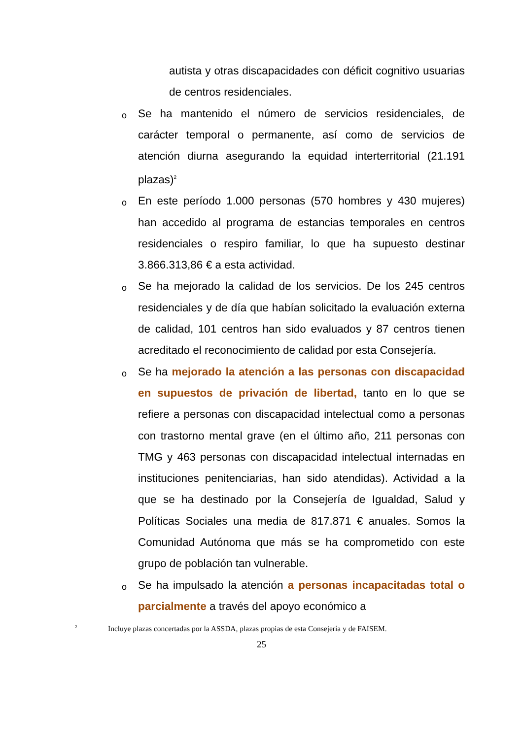autista y otras discapacidades con déficit cognitivo usuarias de centros residenciales.
o
Se ha mantenido el número de servicios residenciales, de carácter temporal o permanente, así como de servicios de atención diurna asegurando la equidad interterritorial (21.191 plazas)<sup>2</sup>
o
En este período 1.000 personas (570 hombres y 430 mujeres) han accedido al programa de estancias temporales en centros residenciales o respiro familiar, lo que ha supuesto destinar 3.866.313,86 € a esta actividad.
o
Se ha mejorado la calidad de los servicios. De los 245 centros residenciales y de día que habían solicitado la evaluación externa de calidad, 101 centros han sido evaluados y 87 centros tienen acreditado el reconocimiento de calidad por esta Consejería.
o
Se ha mejorado la atención a las personas con discapacidad en supuestos de privación de libertad, tanto en lo que se refiere a personas con discapacidad intelectual como a personas con trastorno mental grave (en el último año, 211 personas con TMG y 463 personas con discapacidad intelectual internadas en instituciones penitenciarias, han sido atendidas). Actividad a la que se ha destinado por la Consejería de Igualdad, Salud y Políticas Sociales una media de 817.871 € anuales. Somos la Comunidad Autónoma que más se ha comprometido con este grupo de población tan vulnerable.
o
Se ha impulsado la atención a personas incapacitadas total o parcialmente a través del apoyo económico a
<sup>2</sup> Incluye plazas concertadas por la ASSDA, plazas propias de esta Consejería y de FAISEM.
25